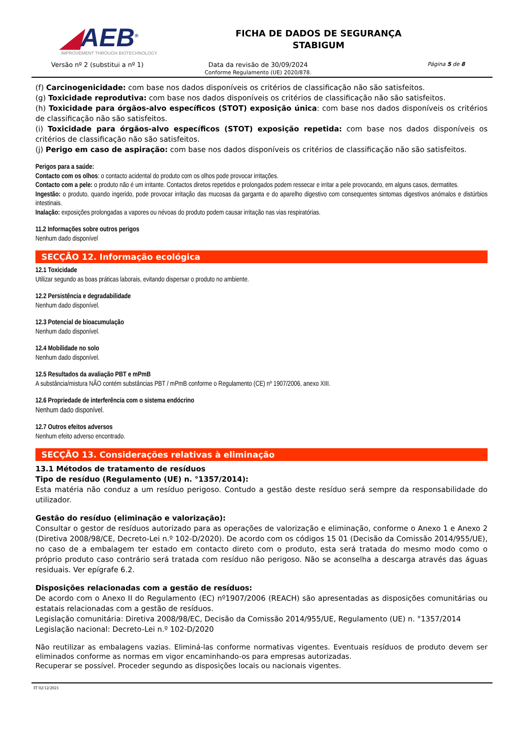◢AEB<sup>®</sup>
IMPROVEMENT THROUGH BIOTECHNOLOGY
FICHA DE DADOS DE SEGURANÇA
STABIGUM
Versão nº 2 (substitui a nº 1) Data da revisão de 30/09/2024
Conforme Regulamento (UE) 2020/878.
Página 5 de 8
(f) Carcinogenicidade: com base nos dados disponíveis os critérios de classificação não são satisfeitos.
(g) Toxicidade reprodutiva: com base nos dados disponíveis os critérios de classificação não são satisfeitos.
(h) Toxicidade para órgãos-alvo específicos (STOT) exposição única: com base nos dados disponíveis os critérios de classificação não são satisfeitos.
(i) Toxicidade para órgãos-alvo específicos (STOT) exposição repetida: com base nos dados disponíveis os critérios de classificação não são satisfeitos.
(j) Perigo em caso de aspiração: com base nos dados disponíveis os critérios de classificação não são satisfeitos.
Perigos para a saúde:
Contacto com os olhos: o contacto acidental do produto com os olhos pode provocar irritações.
Contacto com a pele: o produto não é um irritante. Contactos diretos repetidos e prolongados podem ressecar e irritar a pele provocando, em alguns casos, dermatites.
Ingestão: o produto, quando ingerido, pode provocar irritação das mucosas da garganta e do aparelho digestivo com consequentes sintomas digestivos anómalos e distúrbios intestinais.
Inalação: exposições prolongadas a vapores ou névoas do produto podem causar irritação nas vias respiratórias.
11.2 Informações sobre outros perigos
Nenhum dado disponível
SECÇÃO 12. Informação ecológica
12.1 Toxicidade
Utilizar segundo as boas práticas laborais, evitando dispersar o produto no ambiente.
12.2 Persistência e degradabilidade
Nenhum dado disponível.
12.3 Potencial de bioacumulação
Nenhum dado disponível.
12.4 Mobilidade no solo
Nenhum dado disponível.
12.5 Resultados da avaliação PBT e mPmB
A substância/mistura NÃO contém substâncias PBT / mPmB conforme o Regulamento (CE) nº 1907/2006, anexo XIII.
12.6 Propriedade de interferência com o sistema endócrino
Nenhum dado disponível.
12.7 Outros efeitos adversos
Nenhum efeito adverso encontrado.
SECÇÃO 13. Considerações relativas à eliminação
13.1 Métodos de tratamento de resíduos
Tipo de resíduo (Regulamento (UE) n. °1357/2014):
Esta matéria não conduz a um resíduo perigoso. Contudo a gestão deste resíduo será sempre da responsabilidade do utilizador.
Gestão do resíduo (eliminação e valorização):
Consultar o gestor de resíduos autorizado para as operações de valorização e eliminação, conforme o Anexo 1 e Anexo 2 (Diretiva 2008/98/CE, Decreto-Lei n.º 102-D/2020). De acordo com os códigos 15 01 (Decisão da Comissão 2014/955/UE), no caso de a embalagem ter estado em contacto direto com o produto, esta será tratada do mesmo modo como o próprio produto caso contrário será tratada com resíduo não perigoso. Não se aconselha a descarga através das águas residuais. Ver epígrafe 6.2.
Disposições relacionadas com a gestão de resíduos:
De acordo com o Anexo II do Regulamento (EC) nº1907/2006 (REACH) são apresentadas as disposições comunitárias ou estatais relacionadas com a gestão de resíduos.
Legislação comunitária: Diretiva 2008/98/EC, Decisão da Comissão 2014/955/UE, Regulamento (UE) n. °1357/2014
Legislação nacional: Decreto-Lei n.º 102-D/2020
Não reutilizar as embalagens vazias. Eliminá-las conforme normativas vigentes. Eventuais resíduos de produto devem ser eliminados conforme as normas em vigor encaminhando-os para empresas autorizadas.
Recuperar se possível. Proceder segundo as disposições locais ou nacionais vigentes.
IT 02/12/2021